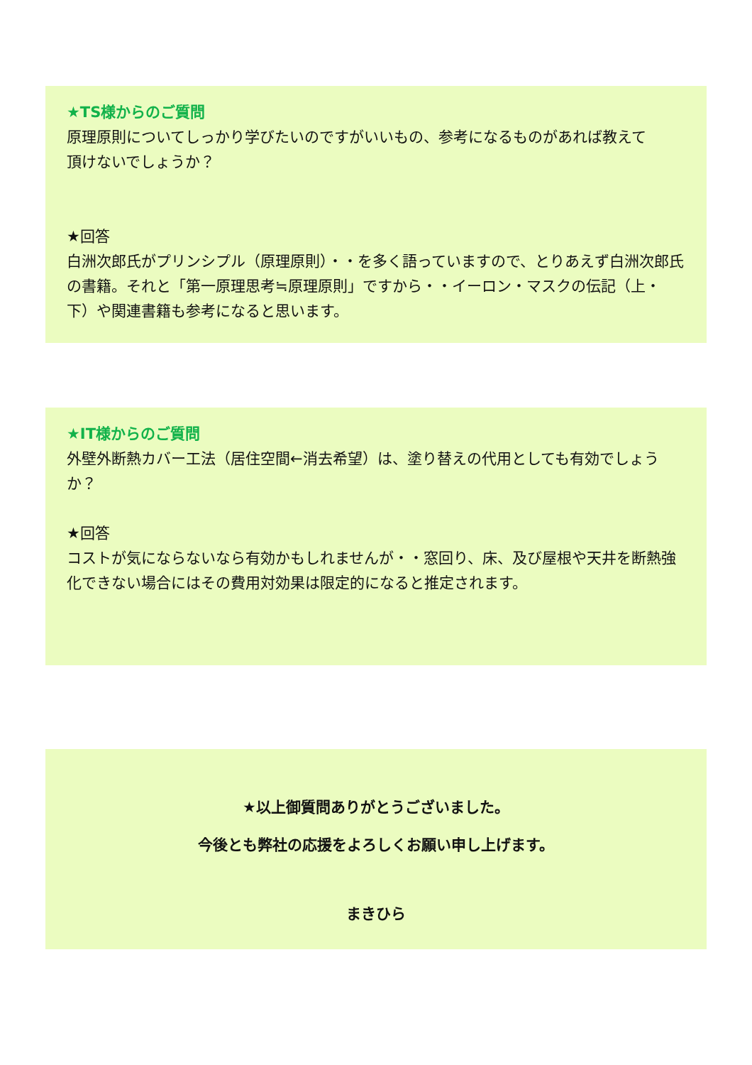★TS様からのご質問
原理原則についてしっかり学びたいのですがいいもの、参考になるものがあれば教えて
頂けないでしょうか？
★回答
白洲次郎氏がプリンシプル（原理原則）・・を多く語っていますので、とりあえず白洲次郎氏の書籍。それと「第一原理思考≒原理原則」ですから・・イーロン・マスクの伝記（上・下）や関連書籍も参考になると思います。
★IT様からのご質問
外壁外断熱カバー工法（居住空間←消去希望）は、塗り替えの代用としても有効でしょうか？
★回答
コストが気にならないなら有効かもしれませんが・・窓回り、床、及び屋根や天井を断熱強化できない場合にはその費用対効果は限定的になると推定されます。
★以上御質問ありがとうございました。
今後とも弊社の応援をよろしくお願い申し上げます。
まきひら